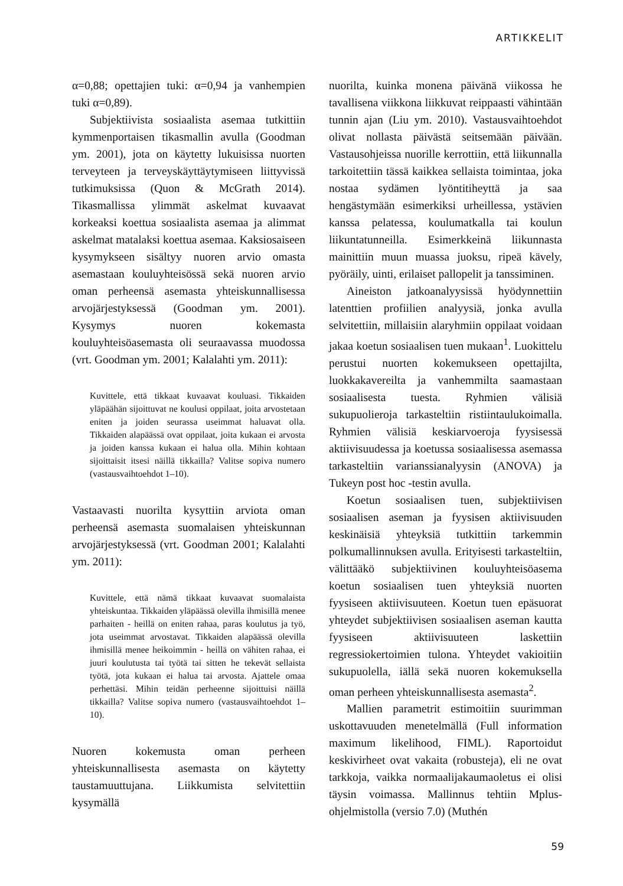ARTIKKELIT
α=0,88; opettajien tuki: α=0,94 ja vanhempien tuki α=0,89).
Subjektiivista sosiaalista asemaa tutkittiin kymmenportaisen tikasmallin avulla (Goodman ym. 2001), jota on käytetty lukuisissa nuorten terveyteen ja terveyskäyttäytymiseen liittyvissä tutkimuksissa (Quon & McGrath 2014). Tikasmallissa ylimmät askelmat kuvaavat korkeaksi koettua sosiaalista asemaa ja alimmat askelmat matalaksi koettua asemaa. Kaksiosaiseen kysymykseen sisältyy nuoren arvio omasta asemastaan kouluyhteisössä sekä nuoren arvio oman perheensä asemasta yhteiskunnallisessa arvojärjestyksessä (Goodman ym. 2001). Kysymys nuoren kokemasta kouluyhteisöasemasta oli seuraavassa muodossa (vrt. Goodman ym. 2001; Kalalahti ym. 2011):
Kuvittele, että tikkaat kuvaavat kouluasi. Tikkaiden yläpäähän sijoittuvat ne koulusi oppilaat, joita arvostetaan eniten ja joiden seurassa useimmat haluavat olla. Tikkaiden alapäässä ovat oppilaat, joita kukaan ei arvosta ja joiden kanssa kukaan ei halua olla. Mihin kohtaan sijoittaisit itsesi näillä tikkailla? Valitse sopiva numero (vastausvaihtoehdot 1–10).
Vastaavasti nuorilta kysyttiin arviota oman perheensä asemasta suomalaisen yhteiskunnan arvojärjestyksessä (vrt. Goodman 2001; Kalalahti ym. 2011):
Kuvittele, että nämä tikkaat kuvaavat suomalaista yhteiskuntaa. Tikkaiden yläpäässä olevilla ihmisillä menee parhaiten - heillä on eniten rahaa, paras koulutus ja työ, jota useimmat arvostavat. Tikkaiden alapäässä olevilla ihmisillä menee heikoimmin - heillä on vähiten rahaa, ei juuri koulutusta tai työtä tai sitten he tekevät sellaista työtä, jota kukaan ei halua tai arvosta. Ajattele omaa perhettäsi. Mihin teidän perheenne sijoittuisi näillä tikkailla? Valitse sopiva numero (vastausvaihtoehdot 1–10).
Nuoren kokemusta oman perheen yhteiskunnallisesta asemasta on käytetty taustamuuttujana. Liikkumista selvitettiin kysymällä
nuorilta, kuinka monena päivänä viikossa he tavallisena viikkona liikkuvat reippaasti vähintään tunnin ajan (Liu ym. 2010). Vastausvaihtoehdot olivat nollasta päivästä seitsemään päivään. Vastausohjeissa nuorille kerrottiin, että liikunnalla tarkoitettiin tässä kaikkea sellaista toimintaa, joka nostaa sydämen lyöntitiheyttä ja saa hengästymään esimerkiksi urheillessa, ystävien kanssa pelatessa, koulumatkalla tai koulun liikuntatunneilla. Esimerkkeinä liikunnasta mainittiin muun muassa juoksu, ripeä kävely, pyöräily, uinti, erilaiset pallopelit ja tanssiminen.
Aineiston jatkoanalyysissä hyödynnettiin latenttien profiilien analyysiä, jonka avulla selvitettiin, millaisiin alaryhmiin oppilaat voidaan jakaa koetun sosiaalisen tuen mukaan<sup>1</sup>. Luokittelu perustui nuorten kokemukseen opettajilta, luokkakavereilta ja vanhemmilta saamastaan sosiaalisesta tuesta. Ryhmien välisiä sukupuolieroja tarkasteltiin ristiintaulukoimalla. Ryhmien välisiä keskiarvoeroja fyysisessä aktiivisuudessa ja koetussa sosiaalisessa asemassa tarkasteltiin varianssianalyysin (ANOVA) ja Tukeyn post hoc -testin avulla.
Koetun sosiaalisen tuen, subjektiivisen sosiaalisen aseman ja fyysisen aktiivisuuden keskinäisiä yhteyksiä tutkittiin tarkemmin polkumallinnuksen avulla. Erityisesti tarkasteltiin, välittääkö subjektiivinen kouluyhteisöasema koetun sosiaalisen tuen yhteyksiä nuorten fyysiseen aktiivisuuteen. Koetun tuen epäsuorat yhteydet subjektiivisen sosiaalisen aseman kautta fyysiseen aktiivisuuteen laskettiin regressiokertoimien tulona. Yhteydet vakioitiin sukupuolella, iällä sekä nuoren kokemuksella oman perheen yhteiskunnallisesta asemasta<sup>2</sup>.
Mallien parametrit estimoitiin suurimman uskottavuuden menetelmällä (Full information maximum likelihood, FIML). Raportoidut keskivirheet ovat vakaita (robusteja), eli ne ovat tarkkoja, vaikka normaalijakaumaoletus ei olisi täysin voimassa. Mallinnus tehtiin Mplus-ohjelmistolla (versio 7.0) (Muthén
59